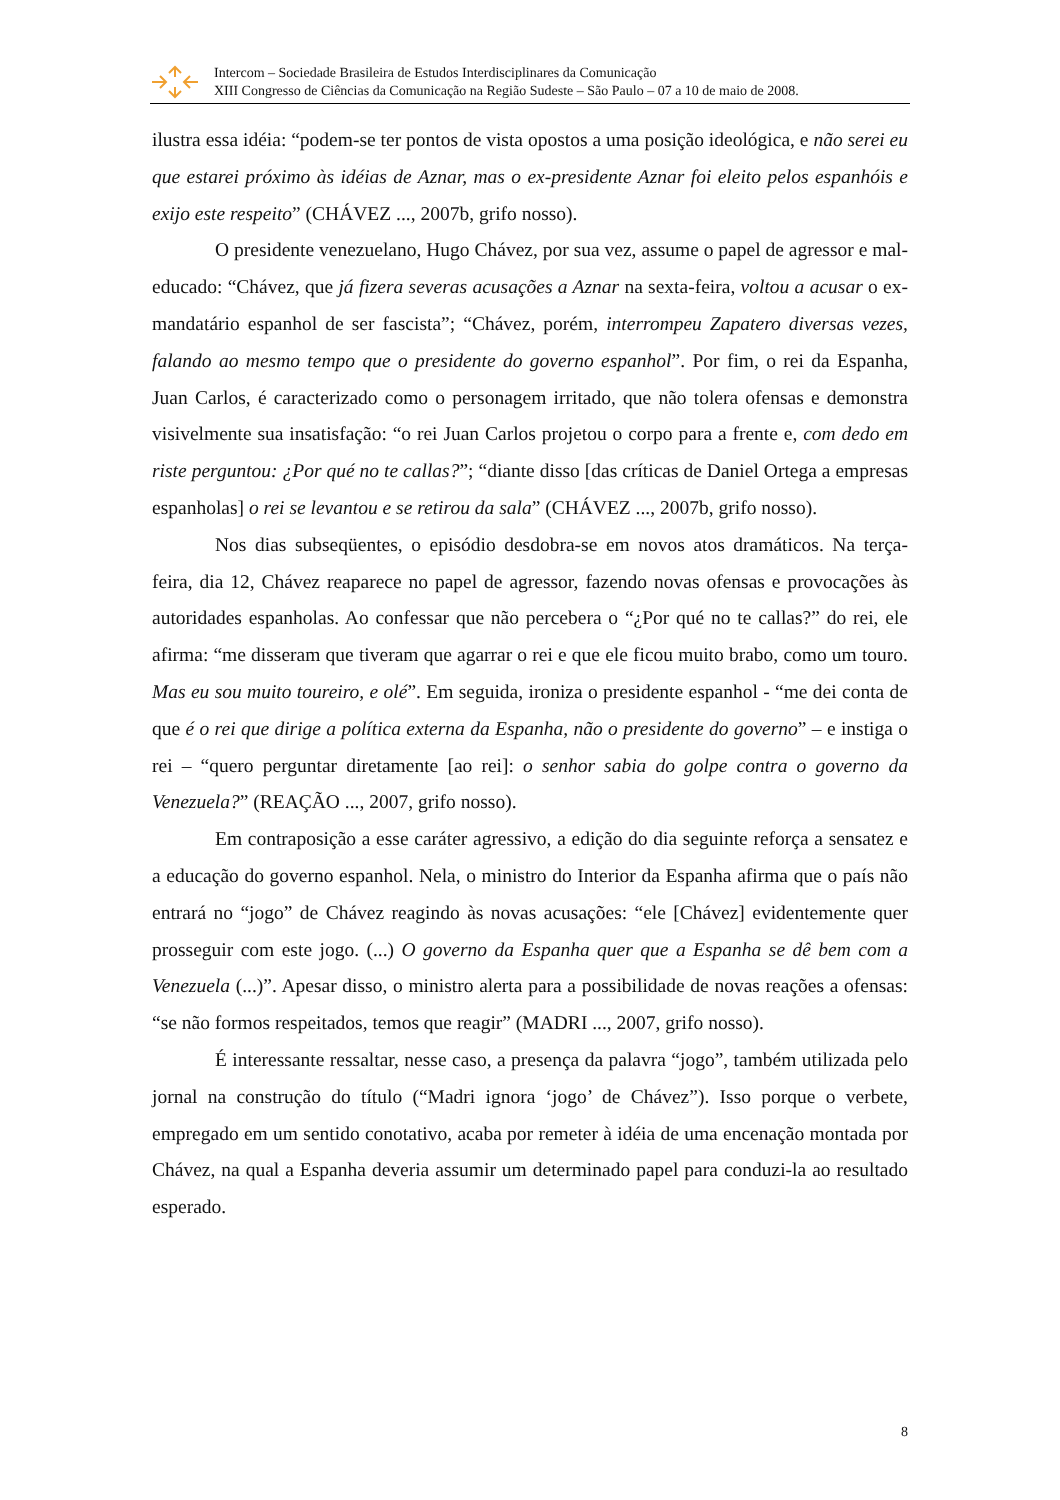Intercom – Sociedade Brasileira de Estudos Interdisciplinares da Comunicação
XIII Congresso de Ciências da Comunicação na Região Sudeste – São Paulo – 07 a 10 de maio de 2008.
ilustra essa idéia: “podem-se ter pontos de vista opostos a uma posição ideológica, e não serei eu que estarei próximo às idéias de Aznar, mas o ex-presidente Aznar foi eleito pelos espanhóis e exijo este respeito” (CHÁVEZ ..., 2007b, grifo nosso).
O presidente venezuelano, Hugo Chávez, por sua vez, assume o papel de agressor e mal-educado: “Chávez, que já fizera severas acusações a Aznar na sexta-feira, voltou a acusar o ex-mandatário espanhol de ser fascista”; “Chávez, porém, interrompeu Zapatero diversas vezes, falando ao mesmo tempo que o presidente do governo espanhol”. Por fim, o rei da Espanha, Juan Carlos, é caracterizado como o personagem irritado, que não tolera ofensas e demonstra visivelmente sua insatisfação: “o rei Juan Carlos projetou o corpo para a frente e, com dedo em riste perguntou: ¿Por qué no te callas?”; “diante disso [das críticas de Daniel Ortega a empresas espanholas] o rei se levantou e se retirou da sala” (CHÁVEZ ..., 2007b, grifo nosso).
Nos dias subseqüentes, o episódio desdobra-se em novos atos dramáticos. Na terça-feira, dia 12, Chávez reaparece no papel de agressor, fazendo novas ofensas e provocações às autoridades espanholas. Ao confessar que não percebera o “¿Por qué no te callas?” do rei, ele afirma: “me disseram que tiveram que agarrar o rei e que ele ficou muito brabo, como um touro. Mas eu sou muito toureiro, e olé”. Em seguida, ironiza o presidente espanhol - “me dei conta de que é o rei que dirige a política externa da Espanha, não o presidente do governo” – e instiga o rei – “quero perguntar diretamente [ao rei]: o senhor sabia do golpe contra o governo da Venezuela?” (REAÇÃO ..., 2007, grifo nosso).
Em contraposição a esse caráter agressivo, a edição do dia seguinte reforça a sensatez e a educação do governo espanhol. Nela, o ministro do Interior da Espanha afirma que o país não entrará no “jogo” de Chávez reagindo às novas acusações: “ele [Chávez] evidentemente quer prosseguir com este jogo. (...) O governo da Espanha quer que a Espanha se dê bem com a Venezuela (...)”. Apesar disso, o ministro alerta para a possibilidade de novas reações a ofensas: “se não formos respeitados, temos que reagir” (MADRI ..., 2007, grifo nosso).
É interessante ressaltar, nesse caso, a presença da palavra “jogo”, também utilizada pelo jornal na construção do título (“Madri ignora ‘jogo’ de Chávez”). Isso porque o verbete, empregado em um sentido conotativo, acaba por remeter à idéia de uma encenação montada por Chávez, na qual a Espanha deveria assumir um determinado papel para conduzi-la ao resultado esperado.
8